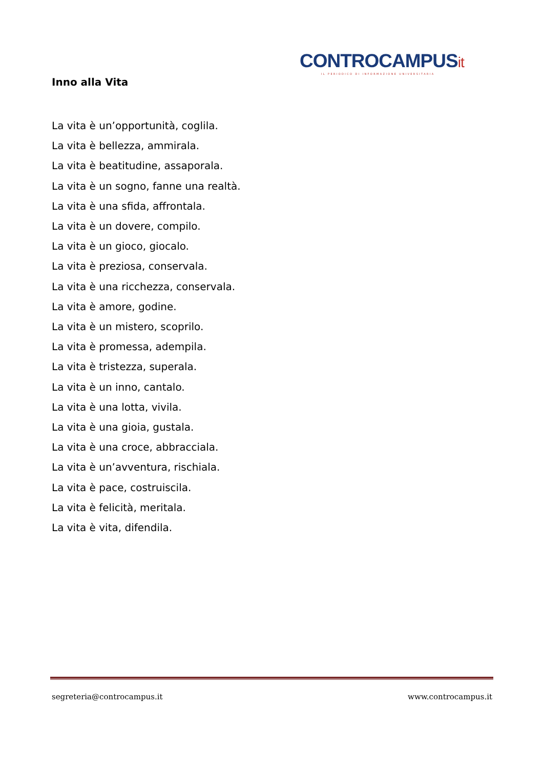CONTROCAMPUSit
IL PERIODICO DI INFORMAZIONE UNIVERSITARIA
Inno alla Vita
La vita è un’opportunità, coglila.
La vita è bellezza, ammirala.
La vita è beatitudine, assaporala.
La vita è un sogno, fanne una realtà.
La vita è una sfida, affrontala.
La vita è un dovere, compilo.
La vita è un gioco, giocalo.
La vita è preziosa, conservala.
La vita è una ricchezza, conservala.
La vita è amore, godine.
La vita è un mistero, scoprilo.
La vita è promessa, adempila.
La vita è tristezza, superala.
La vita è un inno, cantalo.
La vita è una lotta, vivila.
La vita è una gioia, gustala.
La vita è una croce, abbracciala.
La vita è un’avventura, rischiala.
La vita è pace, costruiscila.
La vita è felicità, meritala.
La vita è vita, difendila.
segreteria@controcampus.it www.controcampus.it